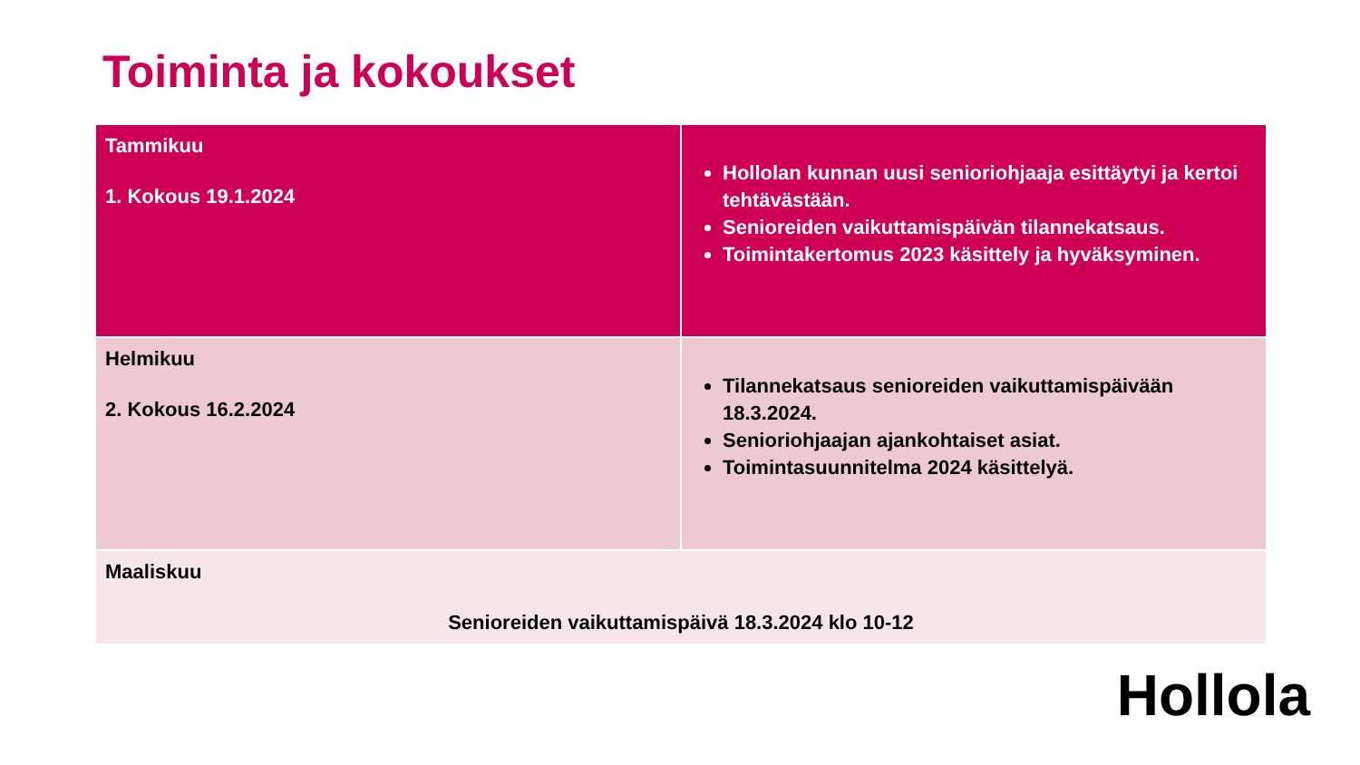Toiminta ja kokoukset
| Tammikuu 1. Kokous 19.1.2024 | Hollolan kunnan uusi senioriohjaaja esittäytyi ja kertoi tehtävästään. Senioreiden vaikuttamispäivän tilannekatsaus. Toimintakertomus 2023 käsittely ja hyväksyminen. |
| Helmikuu 2. Kokous 16.2.2024 | Tilannekatsaus senioreiden vaikuttamispäivään 18.3.2024. Senioriohjaajan ajankohtaiset asiat. Toimintasuunnitelma 2024 käsittelyä. |
| Maaliskuu Senioreiden vaikuttamispäivä 18.3.2024 klo 10-12 | |
Hollola